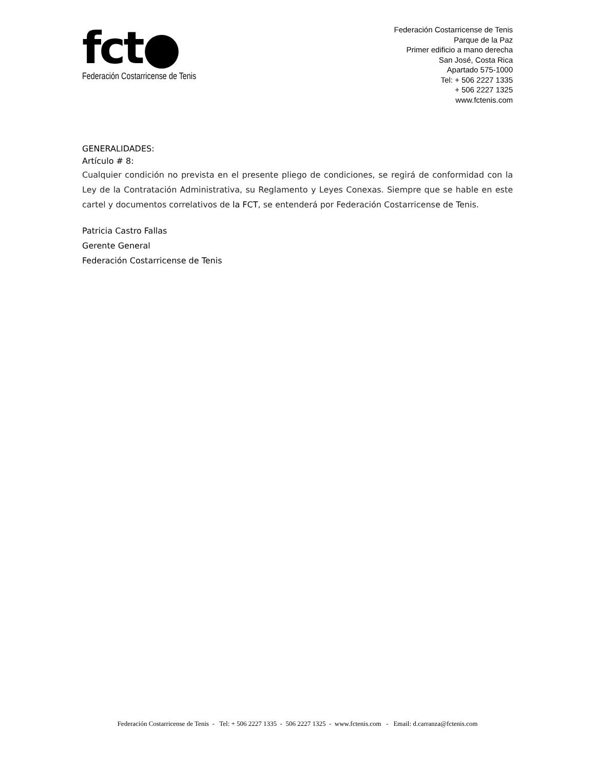fct●
Federación Costarricense de Tenis
Federación Costarricense de Tenis
Parque de la Paz
Primer edificio a mano derecha
San José, Costa Rica
Apartado 575-1000
Tel: + 506 2227 1335
+ 506 2227 1325
www.fctenis.com
GENERALIDADES:
Artículo # 8:
Cualquier condición no prevista en el presente pliego de condiciones, se regirá de conformidad con la Ley de la Contratación Administrativa, su Reglamento y Leyes Conexas. Siempre que se hable en este cartel y documentos correlativos de la FCT, se entenderá por Federación Costarricense de Tenis.
Patricia Castro Fallas
Gerente General
Federación Costarricense de Tenis
Federación Costarricense de Tenis - Tel: + 506 2227 1335 - 506 2227 1325 - www.fctenis.com - Email: d.carranza@fctenis.com